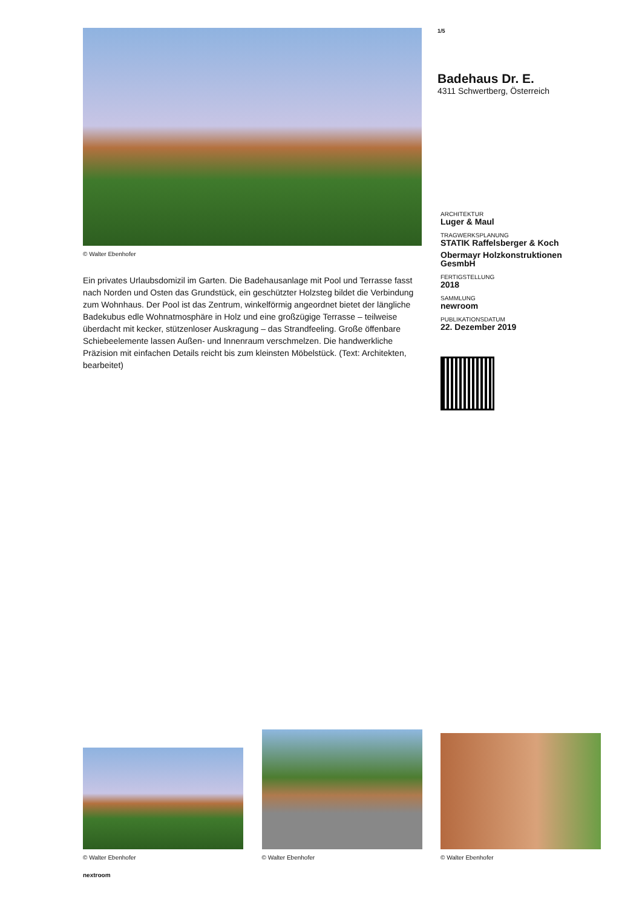© Walter Ebenhofer
Ein privates Urlaubsdomizil im Garten. Die Badehausanlage mit Pool und Terrasse fasst nach Norden und Osten das Grundstück, ein geschützter Holzsteg bildet die Verbindung zum Wohnhaus. Der Pool ist das Zentrum, winkelförmig angeordnet bietet der längliche Badekubus edle Wohnatmosphäre in Holz und eine großzügige Terrasse – teilweise überdacht mit kecker, stützenloser Auskragung – das Strandfeeling. Große öffenbare Schiebeelemente lassen Außen- und Innenraum verschmelzen. Die handwerkliche Präzision mit einfachen Details reicht bis zum kleinsten Möbelstück. (Text: Architekten, bearbeitet)
1/5
Badehaus Dr. E.
4311 Schwertberg, Österreich
ARCHITEKTUR
Luger & Maul
TRAGWERKSPLANUNG
STATIK Raffelsberger & Koch
Obermayr Holzkonstruktionen GesmbH
FERTIGSTELLUNG
2018
SAMMLUNG
newroom
PUBLIKATIONSDATUM
22. Dezember 2019
© Walter Ebenhofer
© Walter Ebenhofer
© Walter Ebenhofer
nextroom